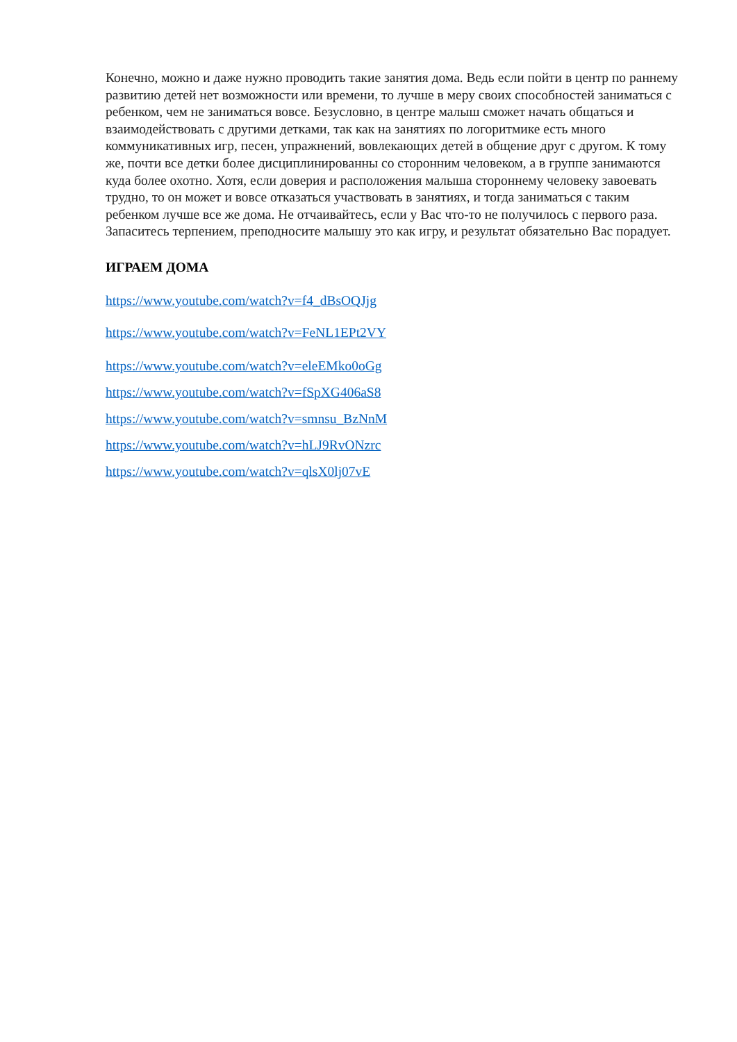Конечно, можно и даже нужно проводить такие занятия дома. Ведь если пойти в центр по раннему развитию детей нет возможности или времени, то лучше в меру своих способностей заниматься с ребенком, чем не заниматься вовсе. Безусловно, в центре малыш сможет начать общаться и взаимодействовать с другими детками, так как на занятиях по логоритмике есть много коммуникативных игр, песен, упражнений, вовлекающих детей в общение друг с другом. К тому же, почти все детки более дисциплинированны со сторонним человеком, а в группе занимаются куда более охотно. Хотя, если доверия и расположения малыша стороннему человеку завоевать трудно, то он может и вовсе отказаться участвовать в занятиях, и тогда заниматься с таким ребенком лучше все же дома. Не отчаивайтесь, если у Вас что-то не получилось с первого раза. Запаситесь терпением, преподносите малышу это как игру, и результат обязательно Вас порадует.
ИГРАЕМ ДОМА
https://www.youtube.com/watch?v=f4_dBsOQJjg
https://www.youtube.com/watch?v=FeNL1EPt2VY
https://www.youtube.com/watch?v=eleEMko0oGg
https://www.youtube.com/watch?v=fSpXG406aS8
https://www.youtube.com/watch?v=smnsu_BzNnM
https://www.youtube.com/watch?v=hLJ9RvONzrc
https://www.youtube.com/watch?v=qlsX0lj07vE